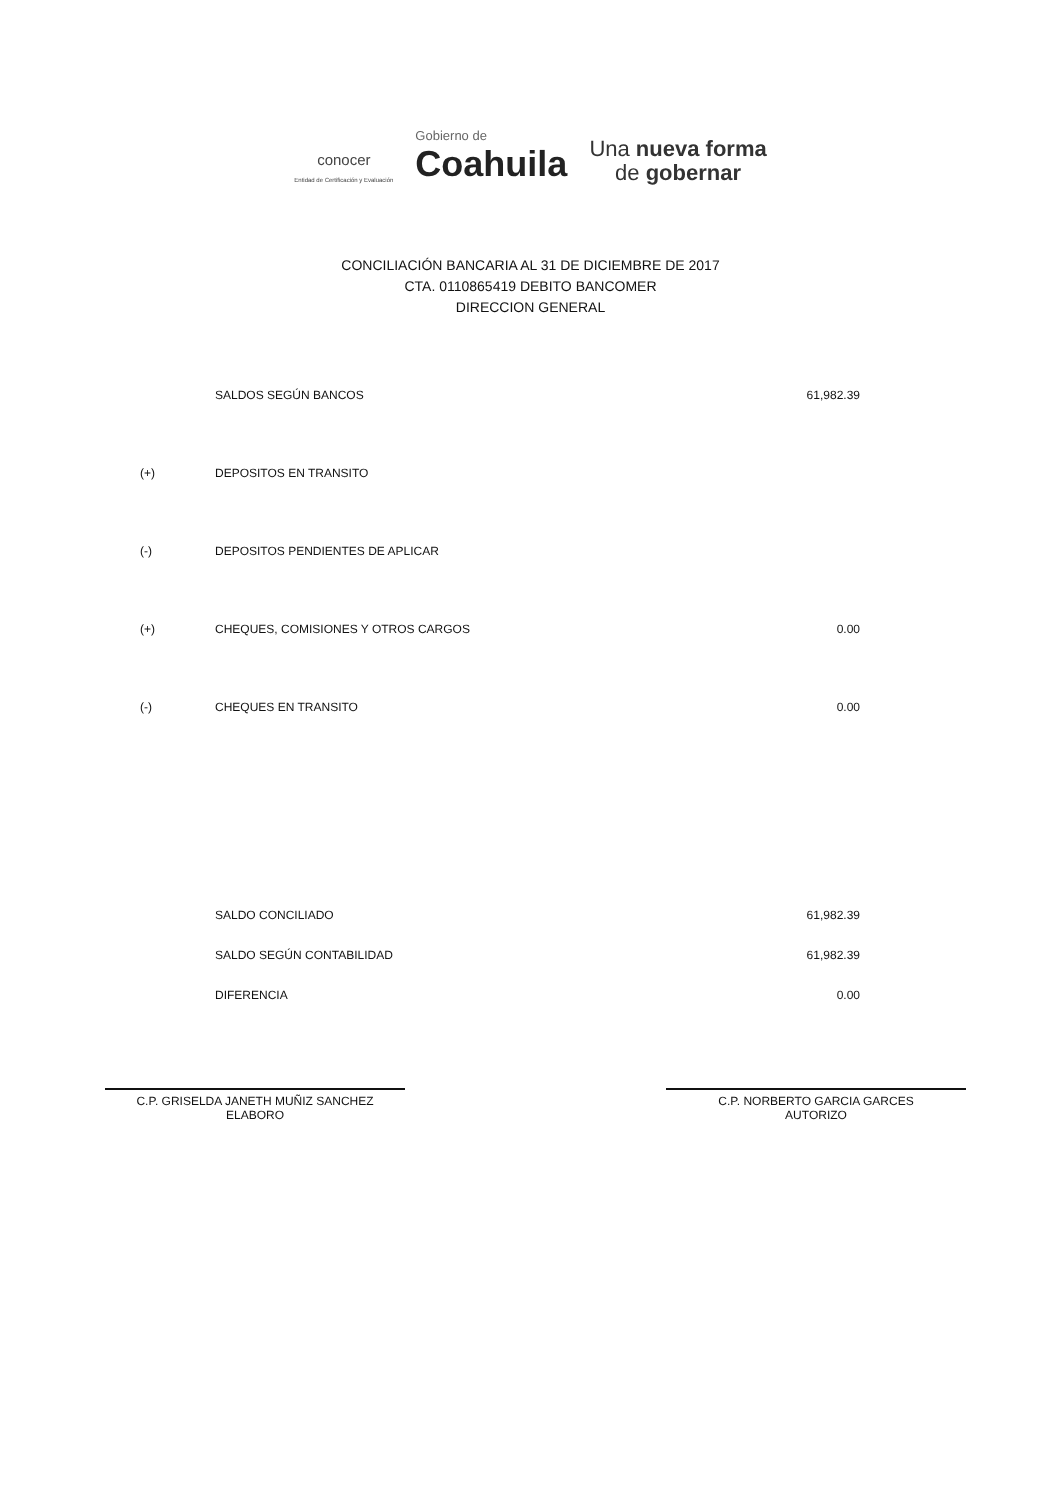conocer
Entidad de Certificación y Evaluación
Gobierno de
Coahuila
Una nueva forma
de gobernar
CONCILIACIÓN BANCARIA AL 31 DE DICIEMBRE DE 2017
CTA. 0110865419 DEBITO BANCOMER
DIRECCION GENERAL
| | SALDOS SEGÚN BANCOS | 61,982.39 |
| (+) | DEPOSITOS EN TRANSITO | |
| (-) | DEPOSITOS PENDIENTES DE APLICAR | |
| (+) | CHEQUES, COMISIONES Y OTROS CARGOS | 0.00 |
| (-) | CHEQUES EN TRANSITO | 0.00 |
| SALDO CONCILIADO | 61,982.39 |
| SALDO SEGÚN CONTABILIDAD | 61,982.39 |
| DIFERENCIA | 0.00 |
C.P. GRISELDA JANETH MUÑIZ SANCHEZ
ELABORO
C.P. NORBERTO GARCIA GARCES
AUTORIZO